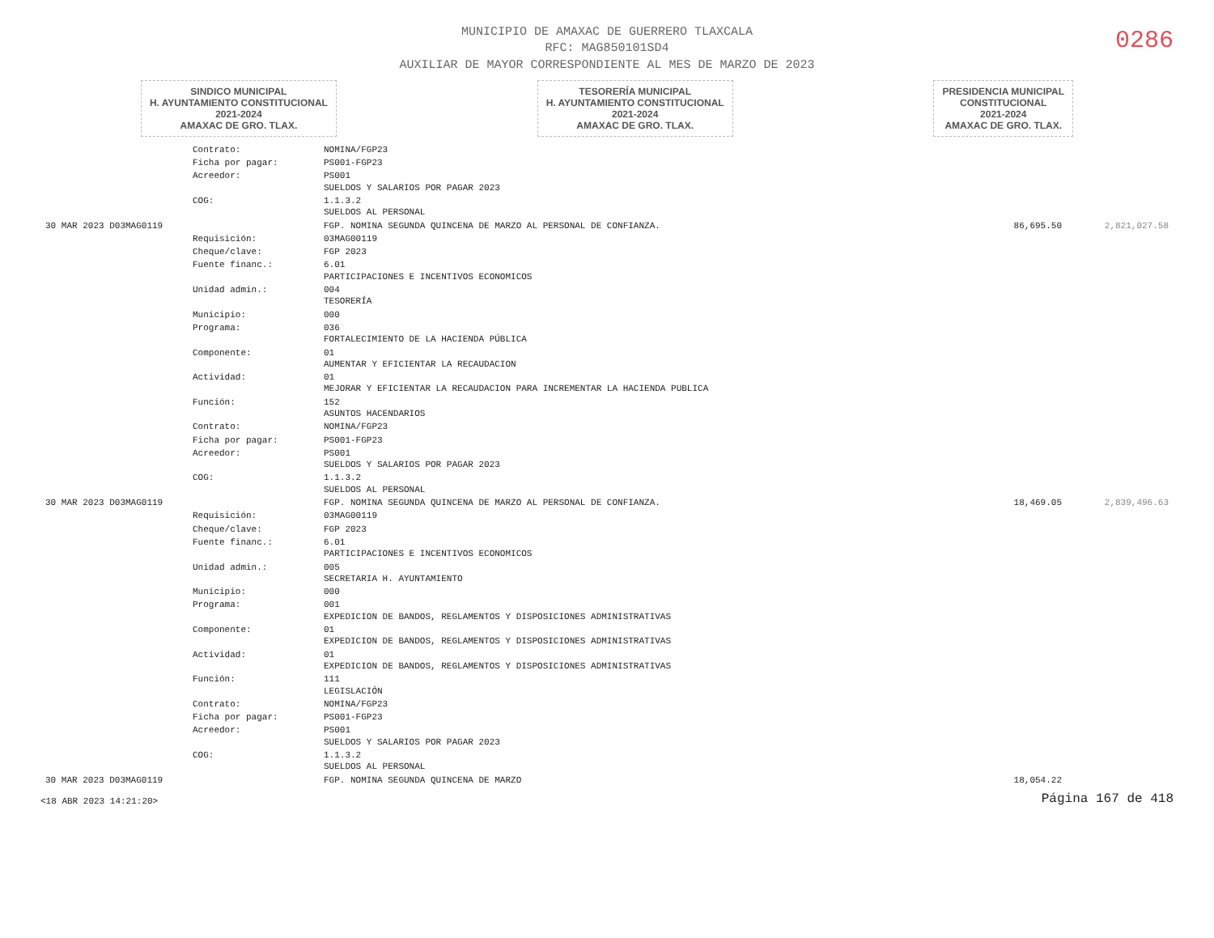MUNICIPIO DE AMAXAC DE GUERRERO TLAXCALA
RFC: MAG850101SD4
AUXILIAR DE MAYOR CORRESPONDIENTE AL MES DE MARZO DE 2023
0286
SINDICO MUNICIPAL
H. AYUNTAMIENTO CONSTITUCIONAL
2021-2024
AMAXAC DE GRO. TLAX.
TESORERÍA MUNICIPAL
H. AYUNTAMIENTO CONSTITUCIONAL
2021-2024
AMAXAC DE GRO. TLAX.
PRESIDENCIA MUNICIPAL
CONSTITUCIONAL
2021-2024
AMAXAC DE GRO. TLAX.
| | Contrato: | NOMINA/FGP23 | | |
| | Ficha por pagar: | PS001-FGP23 | | |
| | Acreedor: | PS001 SUELDOS Y SALARIOS POR PAGAR 2023 | | |
| | COG: | 1.1.3.2 SUELDOS AL PERSONAL | | |
| 30 MAR 2023 D03MAG0119 | | FGP. NOMINA SEGUNDA QUINCENA DE MARZO AL PERSONAL DE CONFIANZA. | 86,695.50 | 2,821,027.58 |
| | Requisición: | 03MAG00119 | | |
| | Cheque/clave: | FGP 2023 | | |
| | Fuente financ.: | 6.01 PARTICIPACIONES E INCENTIVOS ECONOMICOS | | |
| | Unidad admin.: | 004 TESORERÍA | | |
| | Municipio: | 000 | | |
| | Programa: | 036 FORTALECIMIENTO DE LA HACIENDA PÚBLICA | | |
| | Componente: | 01 AUMENTAR Y EFICIENTAR LA RECAUDACION | | |
| | Actividad: | 01 MEJORAR Y EFICIENTAR LA RECAUDACION PARA INCREMENTAR LA HACIENDA PUBLICA | | |
| | Función: | 152 ASUNTOS HACENDARIOS | | |
| | Contrato: | NOMINA/FGP23 | | |
| | Ficha por pagar: | PS001-FGP23 | | |
| | Acreedor: | PS001 SUELDOS Y SALARIOS POR PAGAR 2023 | | |
| | COG: | 1.1.3.2 SUELDOS AL PERSONAL | | |
| 30 MAR 2023 D03MAG0119 | | FGP. NOMINA SEGUNDA QUINCENA DE MARZO AL PERSONAL DE CONFIANZA. | 18,469.05 | 2,839,496.63 |
| | Requisición: | 03MAG00119 | | |
| | Cheque/clave: | FGP 2023 | | |
| | Fuente financ.: | 6.01 PARTICIPACIONES E INCENTIVOS ECONOMICOS | | |
| | Unidad admin.: | 005 SECRETARIA H. AYUNTAMIENTO | | |
| | Municipio: | 000 | | |
| | Programa: | 001 EXPEDICION DE BANDOS, REGLAMENTOS Y DISPOSICIONES ADMINISTRATIVAS | | |
| | Componente: | 01 EXPEDICION DE BANDOS, REGLAMENTOS Y DISPOSICIONES ADMINISTRATIVAS | | |
| | Actividad: | 01 EXPEDICION DE BANDOS, REGLAMENTOS Y DISPOSICIONES ADMINISTRATIVAS | | |
| | Función: | 111 LEGISLACIÓN | | |
| | Contrato: | NOMINA/FGP23 | | |
| | Ficha por pagar: | PS001-FGP23 | | |
| | Acreedor: | PS001 SUELDOS Y SALARIOS POR PAGAR 2023 | | |
| | COG: | 1.1.3.2 SUELDOS AL PERSONAL | | |
| 30 MAR 2023 D03MAG0119 | | FGP. NOMINA SEGUNDA QUINCENA DE MARZO | 18,054.22 | |
<18 ABR 2023 14:21:20> Página 167 de 418